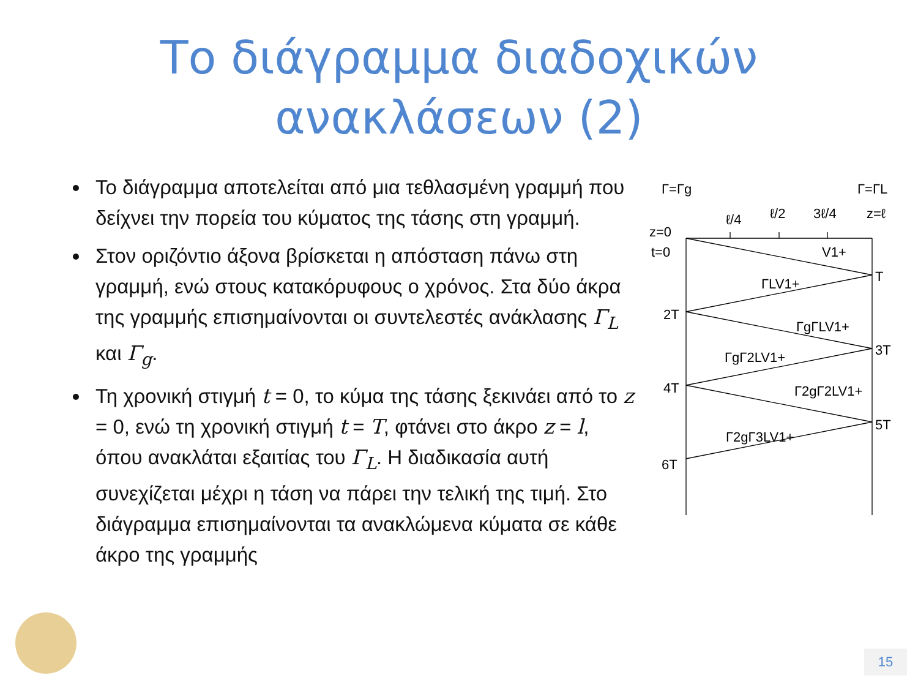Το διάγραμμα διαδοχικών
ανακλάσεων (2)
Το διάγραμμα αποτελείται από μια τεθλασμένη γραμμή που δείχνει την πορεία του κύματος της τάσης στη γραμμή.
Στον οριζόντιο άξονα βρίσκεται η απόσταση πάνω στη γραμμή, ενώ στους κατακόρυφους ο χρόνος. Στα δύο άκρα της γραμμής επισημαίνονται οι συντελεστές ανάκλασης Γ<sub>L</sub> και Γ<sub>g</sub>.
Τη χρονική στιγμή t = 0, το κύμα της τάσης ξεκινάει από το z = 0, ενώ τη χρονική στιγμή t = T, φτάνει στο άκρο z = l, όπου ανακλάται εξαιτίας του Γ<sub>L</sub>. Η διαδικασία αυτή συνεχίζεται μέχρι η τάση να πάρει την τελική της τιμή. Στο διάγραμμα επισημαίνονται τα ανακλώμενα κύματα σε κάθε άκρο της γραμμής
Γ=Γg
Γ=ΓL
ℓ/4
ℓ/2
3ℓ/4
z=ℓ
z=0
t=0
V1+
T
ΓLV1+
2T
ΓgΓLV1+
3T
ΓgΓ2LV1+
4T
Γ2gΓ2LV1+
5T
Γ2gΓ3LV1+
6T
15